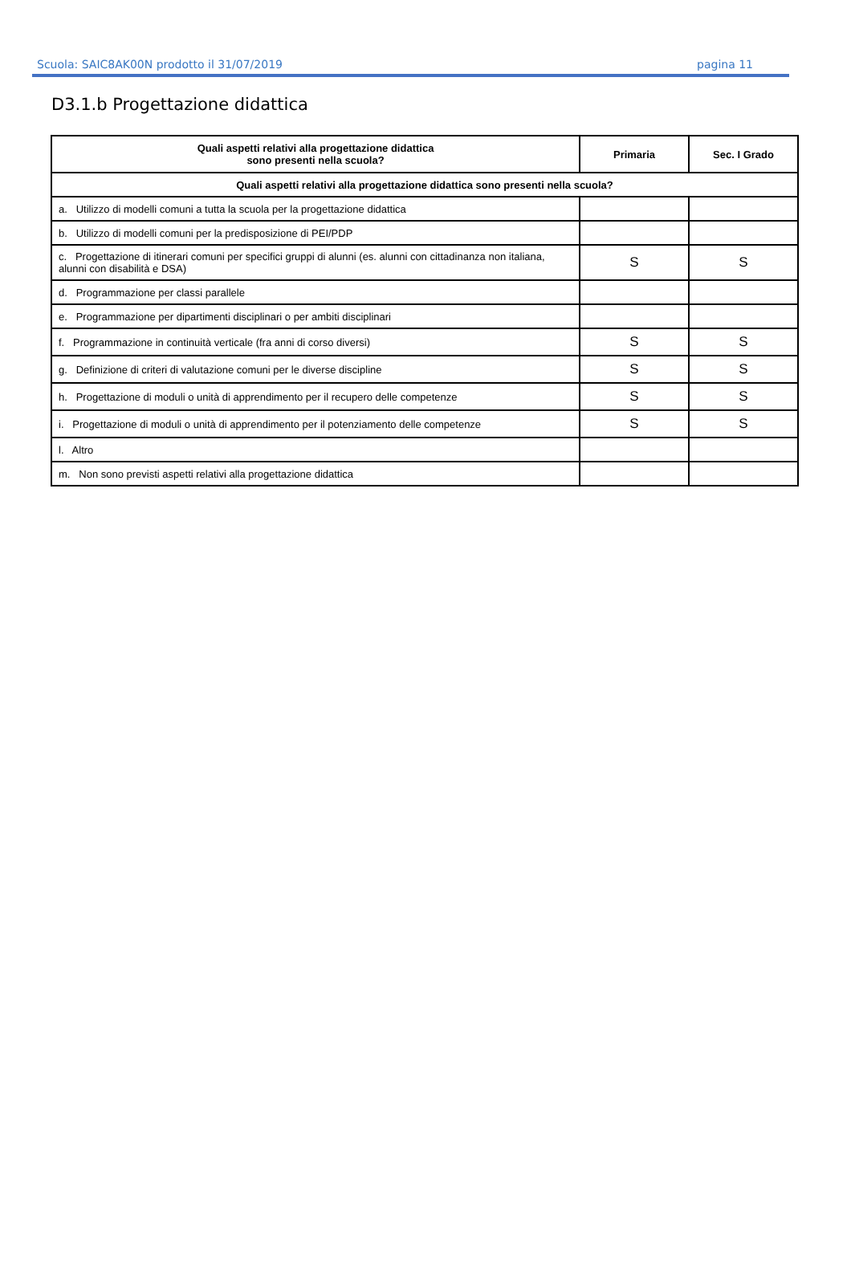Scuola: SAIC8AK00N prodotto il 31/07/2019 pagina 11
D3.1.b Progettazione didattica
| Quali aspetti relativi alla progettazione didattica sono presenti nella scuola? | Primaria | Sec. I Grado |
| --- | --- | --- |
| Quali aspetti relativi alla progettazione didattica sono presenti nella scuola? | | |
| a. Utilizzo di modelli comuni a tutta la scuola per la progettazione didattica | | |
| b. Utilizzo di modelli comuni per la predisposizione di PEI/PDP | | |
| c. Progettazione di itinerari comuni per specifici gruppi di alunni (es. alunni con cittadinanza non italiana, alunni con disabilità e DSA) | S | S |
| d. Programmazione per classi parallele | | |
| e. Programmazione per dipartimenti disciplinari o per ambiti disciplinari | | |
| f. Programmazione in continuità verticale (fra anni di corso diversi) | S | S |
| g. Definizione di criteri di valutazione comuni per le diverse discipline | S | S |
| h. Progettazione di moduli o unità di apprendimento per il recupero delle competenze | S | S |
| i. Progettazione di moduli o unità di apprendimento per il potenziamento delle competenze | S | S |
| l. Altro | | |
| m. Non sono previsti aspetti relativi alla progettazione didattica | | |